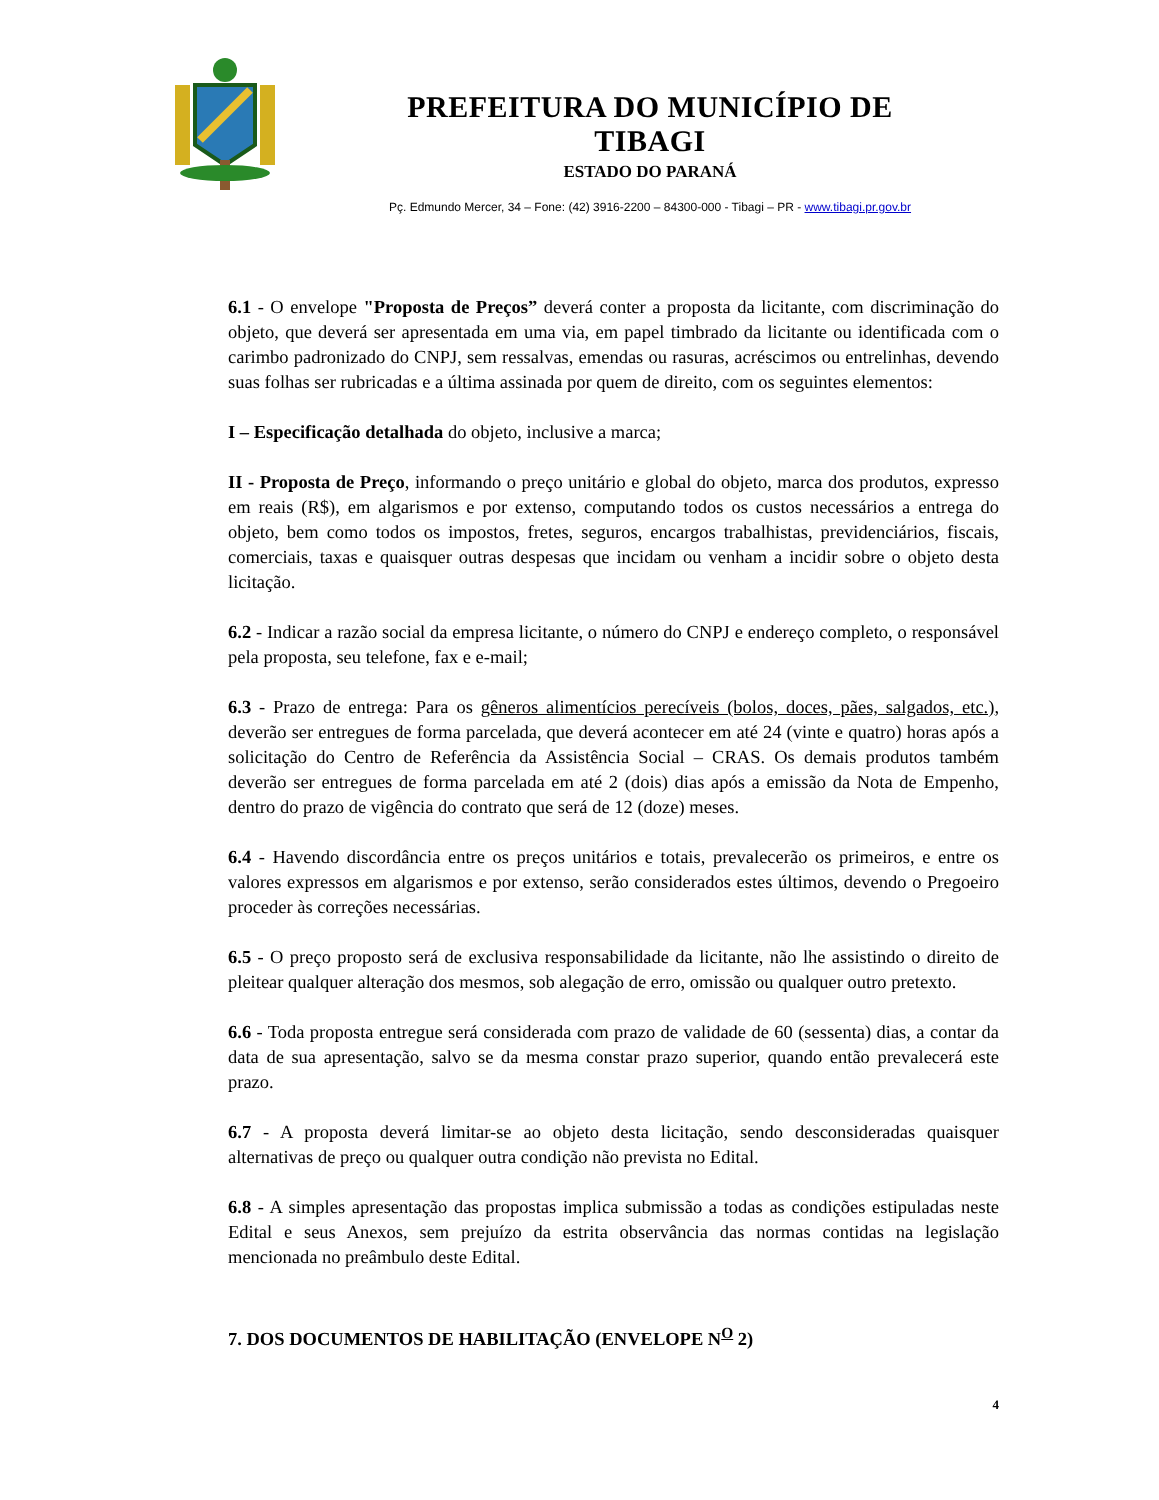PREFEITURA DO MUNICÍPIO DE TIBAGI
ESTADO DO PARANÁ
Pç. Edmundo Mercer, 34 – Fone: (42) 3916-2200 – 84300-000 - Tibagi – PR - www.tibagi.pr.gov.br
6.1 - O envelope "Proposta de Preços” deverá conter a proposta da licitante, com discriminação do objeto, que deverá ser apresentada em uma via, em papel timbrado da licitante ou identificada com o carimbo padronizado do CNPJ, sem ressalvas, emendas ou rasuras, acréscimos ou entrelinhas, devendo suas folhas ser rubricadas e a última assinada por quem de direito, com os seguintes elementos:
I – Especificação detalhada do objeto, inclusive a marca;
II - Proposta de Preço, informando o preço unitário e global do objeto, marca dos produtos, expresso em reais (R$), em algarismos e por extenso, computando todos os custos necessários a entrega do objeto, bem como todos os impostos, fretes, seguros, encargos trabalhistas, previdenciários, fiscais, comerciais, taxas e quaisquer outras despesas que incidam ou venham a incidir sobre o objeto desta licitação.
6.2 - Indicar a razão social da empresa licitante, o número do CNPJ e endereço completo, o responsável pela proposta, seu telefone, fax e e-mail;
6.3 - Prazo de entrega: Para os gêneros alimentícios perecíveis (bolos, doces, pães, salgados, etc.), deverão ser entregues de forma parcelada, que deverá acontecer em até 24 (vinte e quatro) horas após a solicitação do Centro de Referência da Assistência Social – CRAS. Os demais produtos também deverão ser entregues de forma parcelada em até 2 (dois) dias após a emissão da Nota de Empenho, dentro do prazo de vigência do contrato que será de 12 (doze) meses.
6.4 - Havendo discordância entre os preços unitários e totais, prevalecerão os primeiros, e entre os valores expressos em algarismos e por extenso, serão considerados estes últimos, devendo o Pregoeiro proceder às correções necessárias.
6.5 - O preço proposto será de exclusiva responsabilidade da licitante, não lhe assistindo o direito de pleitear qualquer alteração dos mesmos, sob alegação de erro, omissão ou qualquer outro pretexto.
6.6 - Toda proposta entregue será considerada com prazo de validade de 60 (sessenta) dias, a contar da data de sua apresentação, salvo se da mesma constar prazo superior, quando então prevalecerá este prazo.
6.7 - A proposta deverá limitar-se ao objeto desta licitação, sendo desconsideradas quaisquer alternativas de preço ou qualquer outra condição não prevista no Edital.
6.8 - A simples apresentação das propostas implica submissão a todas as condições estipuladas neste Edital e seus Anexos, sem prejuízo da estrita observância das normas contidas na legislação mencionada no preâmbulo deste Edital.
7. DOS DOCUMENTOS DE HABILITAÇÃO (ENVELOPE N<sup>O</sup> 2)
4